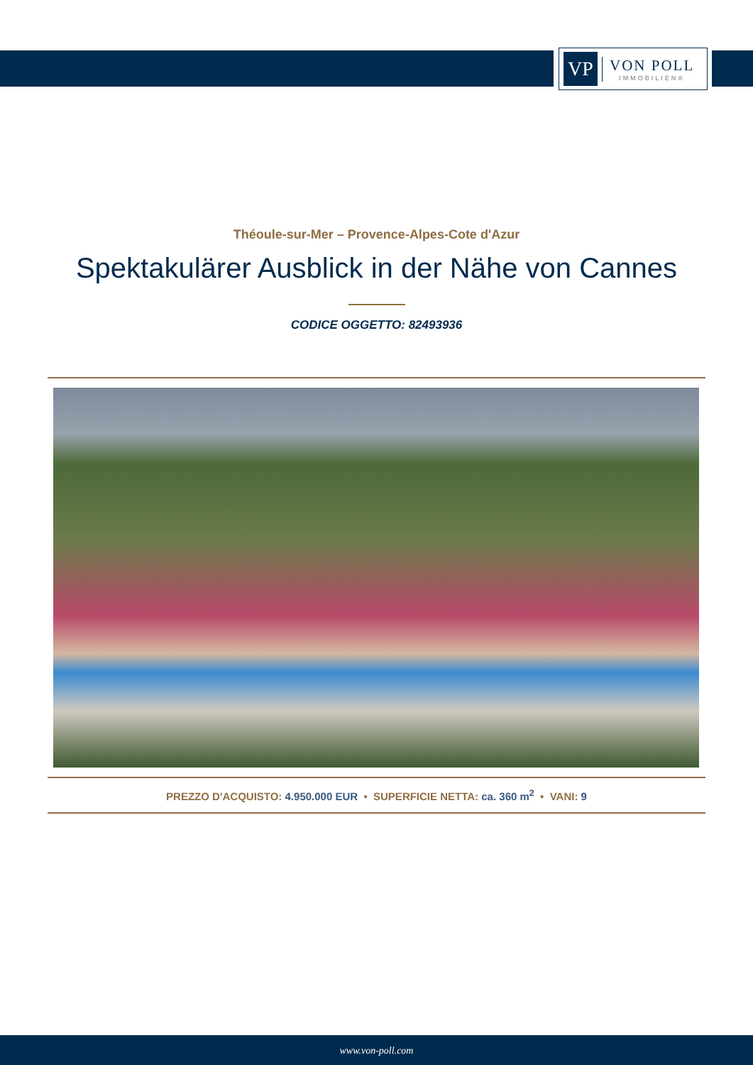VP
VON POLL
IMMOBILIEN®
Théoule-sur-Mer – Provence-Alpes-Cote d'Azur
Spektakulärer Ausblick in der Nähe von Cannes
CODICE OGGETTO: 82493936
PREZZO D'ACQUISTO: 4.950.000 EUR • SUPERFICIE NETTA: ca. 360 m<sup>2</sup> • VANI: 9
www.von-poll.com